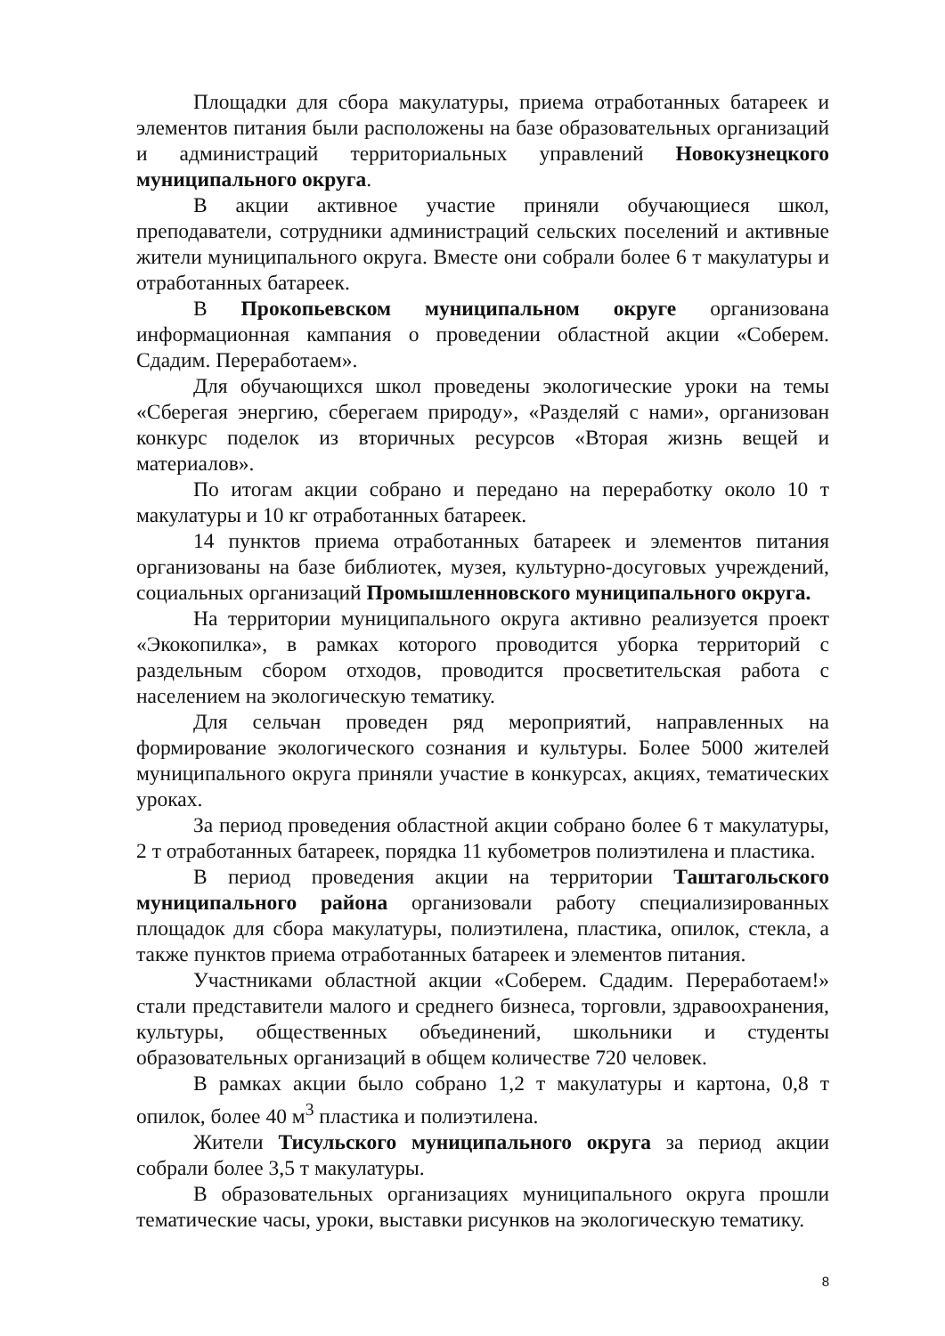Площадки для сбора макулатуры, приема отработанных батареек и элементов питания были расположены на базе образовательных организаций и администраций территориальных управлений Новокузнецкого муниципального округа.
В акции активное участие приняли обучающиеся школ, преподаватели, сотрудники администраций сельских поселений и активные жители муниципального округа. Вместе они собрали более 6 т макулатуры и отработанных батареек.
В Прокопьевском муниципальном округе организована информационная кампания о проведении областной акции «Соберем. Сдадим. Переработаем».
Для обучающихся школ проведены экологические уроки на темы «Сберегая энергию, сберегаем природу», «Разделяй с нами», организован конкурс поделок из вторичных ресурсов «Вторая жизнь вещей и материалов».
По итогам акции собрано и передано на переработку около 10 т макулатуры и 10 кг отработанных батареек.
14 пунктов приема отработанных батареек и элементов питания организованы на базе библиотек, музея, культурно-досуговых учреждений, социальных организаций Промышленновского муниципального округа.
На территории муниципального округа активно реализуется проект «Экокопилка», в рамках которого проводится уборка территорий с раздельным сбором отходов, проводится просветительская работа с населением на экологическую тематику.
Для сельчан проведен ряд мероприятий, направленных на формирование экологического сознания и культуры. Более 5000 жителей муниципального округа приняли участие в конкурсах, акциях, тематических уроках.
За период проведения областной акции собрано более 6 т макулатуры, 2 т отработанных батареек, порядка 11 кубометров полиэтилена и пластика.
В период проведения акции на территории Таштагольского муниципального района организовали работу специализированных площадок для сбора макулатуры, полиэтилена, пластика, опилок, стекла, а также пунктов приема отработанных батареек и элементов питания.
Участниками областной акции «Соберем. Сдадим. Переработаем!» стали представители малого и среднего бизнеса, торговли, здравоохранения, культуры, общественных объединений, школьники и студенты образовательных организаций в общем количестве 720 человек.
В рамках акции было собрано 1,2 т макулатуры и картона, 0,8 т опилок, более 40 м<sup>3</sup> пластика и полиэтилена.
Жители Тисульского муниципального округа за период акции собрали более 3,5 т макулатуры.
В образовательных организациях муниципального округа прошли тематические часы, уроки, выставки рисунков на экологическую тематику.
8